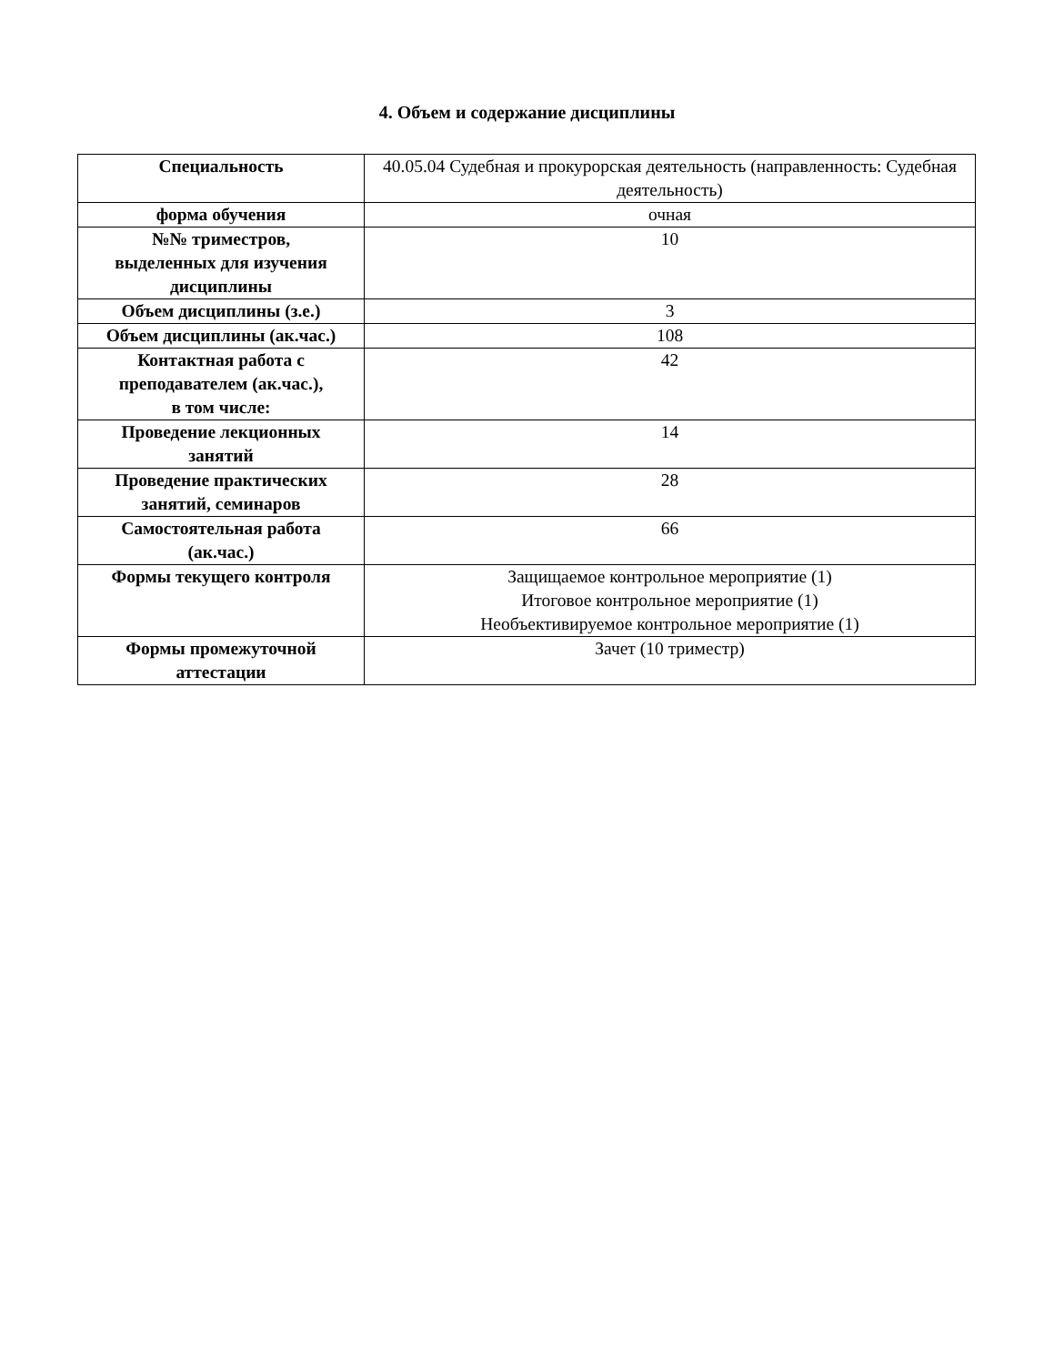4. Объем и содержание дисциплины
| Специальность | 40.05.04 Судебная и прокурорская деятельность (направленность: Судебная деятельность) |
| форма обучения | очная |
| №№ триместров, выделенных для изучения дисциплины | 10 |
| Объем дисциплины (з.е.) | 3 |
| Объем дисциплины (ак.час.) | 108 |
| Контактная работа с преподавателем (ак.час.), в том числе: | 42 |
| Проведение лекционных занятий | 14 |
| Проведение практических занятий, семинаров | 28 |
| Самостоятельная работа (ак.час.) | 66 |
| Формы текущего контроля | Защищаемое контрольное мероприятие (1) Итоговое контрольное мероприятие (1) Необъективируемое контрольное мероприятие (1) |
| Формы промежуточной аттестации | Зачет (10 триместр) |